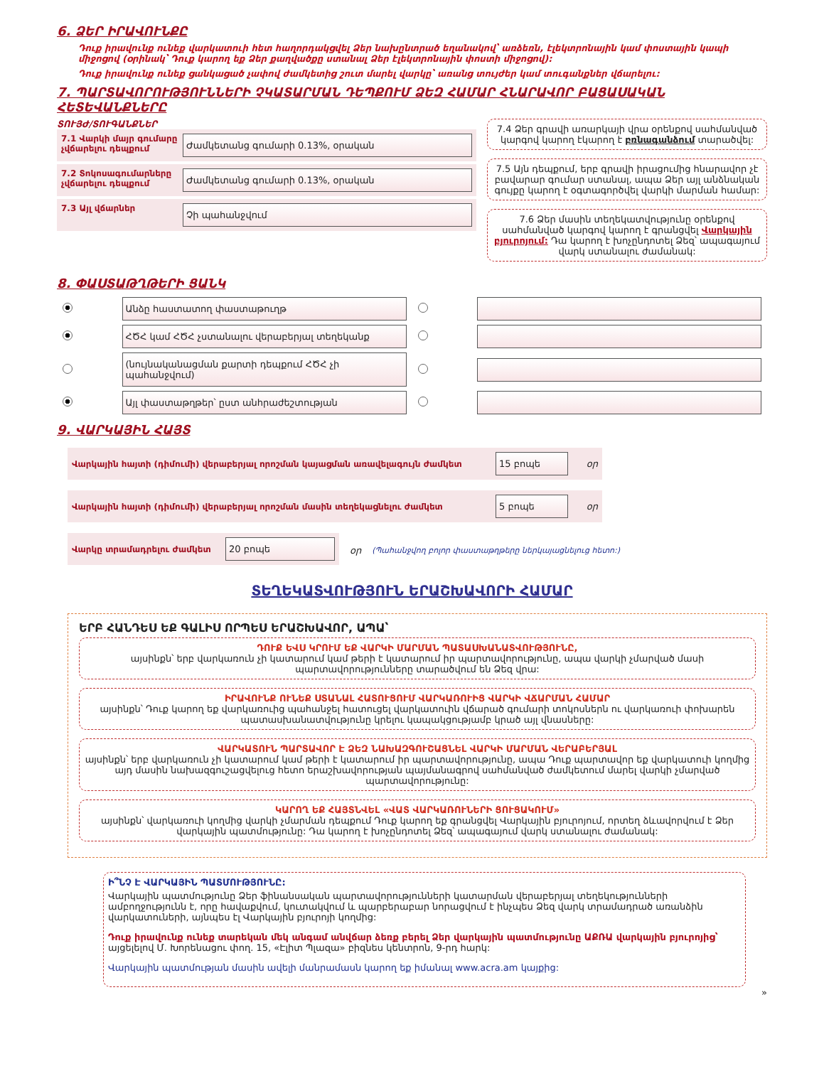6. ՁԵՐ ԻՐԱՎՈՒՆՔԸ
Դուք իրավունք ունեք վարկատուի հետ հաղորդակցվել Ձեր նախընտրած եղանակով՝ առձեռն, էլեկտրոնային կամ փոստային կապի միջոցով (օրինակ՝ Դուք կարող եք Ձեր քաղվածքը ստանալ Ձեր էլեկտրոնային փոստի միջոցով):
Դուք իրավունք ունեք ցանկացած չափով ժամկետից շուտ մարել վարկը՝ առանց տույժեր կամ տուգանքներ վճարելու:
7. ՊԱՐՏԱՎՈՐՈՒԹՅՈՒՆՆԵՐԻ ՉԿԱՏԱՐՄԱՆ ԴԵՊՔՈՒՄ ՁԵԶ ՀԱՄԱՐ ՀՆԱՐԱՎՈՐ ԲԱՑԱՍԱԿԱՆ ՀԵՏԵՎԱՆՔՆԵՐԸ
ՏՈՒՅԺ/ՏՈՒԳԱՆՔՆԵՐ
7.1 Վարկի մայր գումարը չվճարելու դեպքում
Ժամկետանց գումարի 0.13%, օրական
7.2 Տոկոսագումարները չվճարելու դեպքում
Ժամկետանց գումարի 0.13%, օրական
7.3 Այլ վճարներ
Չի պահանջվում
7.4 Ձեր գրավի առարկայի վրա օրենքով սահմանված կարգով կարող էկարող է բռնագանձում տարածվել:
7.5 Այն դեպքում, երբ գրավի իրացումից հնարավոր չէ բավարար գումար ստանալ, ապա Ձեր այլ անձնական գույքը կարող է օգտագործվել վարկի մարման համար:
7.6 Ձեր մասին տեղեկատվությունը օրենքով սահմանված կարգով կարող է գրանցվել Վարկային բյուրոյում: Դա կարող է խոչընդոտել Ձեզ՝ ապագայում վարկ ստանալու ժամանակ:
8. ՓԱՍՏԱԹՂԹԵՐԻ ՑԱՆԿ
| | Անձը հաստատող փաստաթուղթ | | |
| | ՀԾՀ կամ ՀԾՀ չստանալու վերաբերյալ տեղեկանք | | |
| | (նույնականացման քարտի դեպքում ՀԾՀ չի պահանջվում) | | |
| | Այլ փաստաթղթեր՝ ըստ անհրաժեշտության | | |
9. ՎԱՐԿԱՅԻՆ ՀԱՅՏ
Վարկային հայտի (դիմումի) վերաբերյալ որոշման կայացման առավելագույն ժամկետ
15 բոպե
օր
Վարկային հայտի (դիմումի) վերաբերյալ որոշման մասին տեղեկացնելու ժամկետ
5 բոպե
օր
Վարկը տրամադրելու ժամկետ
20 բոպե
օր (Պահանջվող բոլոր փաստաթղթերը ներկայացնելուց հետո:)
ՏԵՂԵԿԱՏՎՈՒԹՅՈՒՆ ԵՐԱՇԽԱՎՈՐԻ ՀԱՄԱՐ
ԵՐԲ ՀԱՆԴԵՍ ԵՔ ԳԱԼԻՍ ՈՐՊԵՍ ԵՐԱՇԽԱՎՈՐ, ԱՊԱ՝
ԴՈՒՔ ԵՎՍ ԿՐՈՒՄ ԵՔ ՎԱՐԿԻ ՄԱՐՄԱՆ ՊԱՏԱՍԽԱՆԱՏՎՈՒԹՅՈՒՆԸ,
այսինքն՝ երբ վարկառուն չի կատարում կամ թերի է կատարում իր պարտավորությունը, ապա վարկի չմարված մասի պարտավորությունները տարածվում են Ձեզ վրա:
ԻՐԱՎՈՒՆՔ ՈՒՆԵՔ ՍՏԱՆԱԼ ՀԱՏՈՒՑՈՒՄ ՎԱՐԿԱՌՈՒԻՑ ՎԱՐԿԻ ՎՃԱՐՄԱՆ ՀԱՄԱՐ
այսինքն՝ Դուք կարող եք վարկառուից պահանջել հատուցել վարկատուին վճարած գումարի տոկոսներն ու վարկառուի փոխարեն պատասխանատվությունը կրելու կապակցությամբ կրած այլ վնասները:
ՎԱՐԿԱՏՈՒՆ ՊԱՐՏԱՎՈՐ Է ՁԵԶ ՆԱԽԱԶԳՈՒՇԱՑՆԵԼ ՎԱՐԿԻ ՄԱՐՄԱՆ ՎԵՐԱԲԵՐՅԱԼ
այսինքն՝ երբ վարկառուն չի կատարում կամ թերի է կատարում իր պարտավորությունը, ապա Դուք պարտավոր եք վարկատուի կողմից այդ մասին նախազգուշացվելուց հետո երաշխավորության պայմանագրով սահմանված ժամկետում մարել վարկի չմարված պարտավորությունը:
ԿԱՐՈՂ ԵՔ ՀԱՅՏՆՎԵԼ «ՎԱՏ ՎԱՐԿԱՌՈՒՆԵՐԻ ՑՈՒՑԱԿՈՒՄ»
այսինքն՝ վարկառուի կողմից վարկի չմարման դեպքում Դուք կարող եք գրանցվել Վարկային բյուրոյում, որտեղ ձևավորվում է Ձեր վարկային պատմությունը: Դա կարող է խոչընդոտել Ձեզ՝ ապագայում վարկ ստանալու ժամանակ:
Ի՞ՆՉ Է ՎԱՐԿԱՅԻՆ ՊԱՏՄՈՒԹՅՈՒՆԸ:
Վարկային պատմությունը Ձեր ֆինանսական պարտավորությունների կատարման վերաբերյալ տեղեկությունների ամբողջությունն է, որը հավաքվում, կուտակվում և պարբերաբար նորացվում է ինչպես Ձեզ վարկ տրամադրած առանձին վարկատուների, այնպես էլ Վարկային բյուրոյի կողմից:
Դուք իրավունք ունեք տարեկան մեկ անգամ անվճար ձեռք բերել Ձեր վարկային պատմությունը ԱՔՌԱ վարկային բյուրոյից՝ այցելելով Մ. Խորենացու փող. 15, «Էլիտ Պլազա» բիզնես կենտրոն, 9-րդ հարկ:
Վարկային պատմության մասին ավելի մանրամասն կարող եք իմանալ www.acra.am կայքից:
»